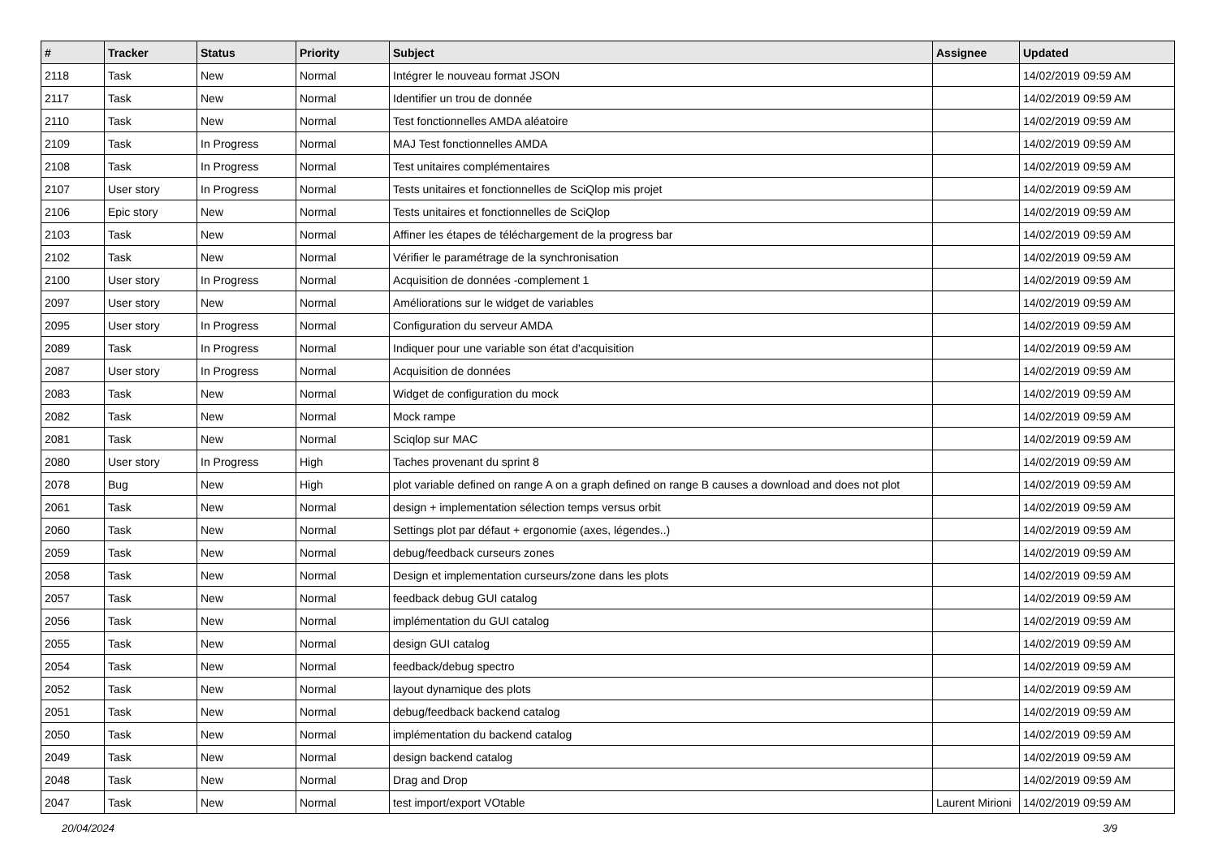| # | Tracker | Status | Priority | Subject | Assignee | Updated |
| --- | --- | --- | --- | --- | --- | --- |
| 2118 | Task | New | Normal | Intégrer le nouveau format JSON | | 14/02/2019 09:59 AM |
| 2117 | Task | New | Normal | Identifier un trou de donnée | | 14/02/2019 09:59 AM |
| 2110 | Task | New | Normal | Test fonctionnelles AMDA aléatoire | | 14/02/2019 09:59 AM |
| 2109 | Task | In Progress | Normal | MAJ Test fonctionnelles AMDA | | 14/02/2019 09:59 AM |
| 2108 | Task | In Progress | Normal | Test unitaires complémentaires | | 14/02/2019 09:59 AM |
| 2107 | User story | In Progress | Normal | Tests unitaires et fonctionnelles de SciQlop mis projet | | 14/02/2019 09:59 AM |
| 2106 | Epic story | New | Normal | Tests unitaires et fonctionnelles de SciQlop | | 14/02/2019 09:59 AM |
| 2103 | Task | New | Normal | Affiner les étapes de téléchargement de la progress bar | | 14/02/2019 09:59 AM |
| 2102 | Task | New | Normal | Vérifier le paramétrage de la synchronisation | | 14/02/2019 09:59 AM |
| 2100 | User story | In Progress | Normal | Acquisition de données -complement 1 | | 14/02/2019 09:59 AM |
| 2097 | User story | New | Normal | Améliorations sur le widget de variables | | 14/02/2019 09:59 AM |
| 2095 | User story | In Progress | Normal | Configuration du serveur AMDA | | 14/02/2019 09:59 AM |
| 2089 | Task | In Progress | Normal | Indiquer pour une variable son état d'acquisition | | 14/02/2019 09:59 AM |
| 2087 | User story | In Progress | Normal | Acquisition de données | | 14/02/2019 09:59 AM |
| 2083 | Task | New | Normal | Widget de configuration du mock | | 14/02/2019 09:59 AM |
| 2082 | Task | New | Normal | Mock rampe | | 14/02/2019 09:59 AM |
| 2081 | Task | New | Normal | Sciqlop sur MAC | | 14/02/2019 09:59 AM |
| 2080 | User story | In Progress | High | Taches provenant du sprint 8 | | 14/02/2019 09:59 AM |
| 2078 | Bug | New | High | plot variable defined on range A on a graph defined on range B causes a download and does not plot | | 14/02/2019 09:59 AM |
| 2061 | Task | New | Normal | design + implementation sélection temps versus orbit | | 14/02/2019 09:59 AM |
| 2060 | Task | New | Normal | Settings plot par défaut + ergonomie (axes, légendes..) | | 14/02/2019 09:59 AM |
| 2059 | Task | New | Normal | debug/feedback curseurs zones | | 14/02/2019 09:59 AM |
| 2058 | Task | New | Normal | Design et implementation curseurs/zone dans les plots | | 14/02/2019 09:59 AM |
| 2057 | Task | New | Normal | feedback debug GUI catalog | | 14/02/2019 09:59 AM |
| 2056 | Task | New | Normal | implémentation du GUI catalog | | 14/02/2019 09:59 AM |
| 2055 | Task | New | Normal | design GUI catalog | | 14/02/2019 09:59 AM |
| 2054 | Task | New | Normal | feedback/debug spectro | | 14/02/2019 09:59 AM |
| 2052 | Task | New | Normal | layout dynamique des plots | | 14/02/2019 09:59 AM |
| 2051 | Task | New | Normal | debug/feedback backend catalog | | 14/02/2019 09:59 AM |
| 2050 | Task | New | Normal | implémentation du backend catalog | | 14/02/2019 09:59 AM |
| 2049 | Task | New | Normal | design backend catalog | | 14/02/2019 09:59 AM |
| 2048 | Task | New | Normal | Drag and Drop | | 14/02/2019 09:59 AM |
| 2047 | Task | New | Normal | test import/export VOtable | Laurent Mirioni | 14/02/2019 09:59 AM |
20/04/2024 3/9